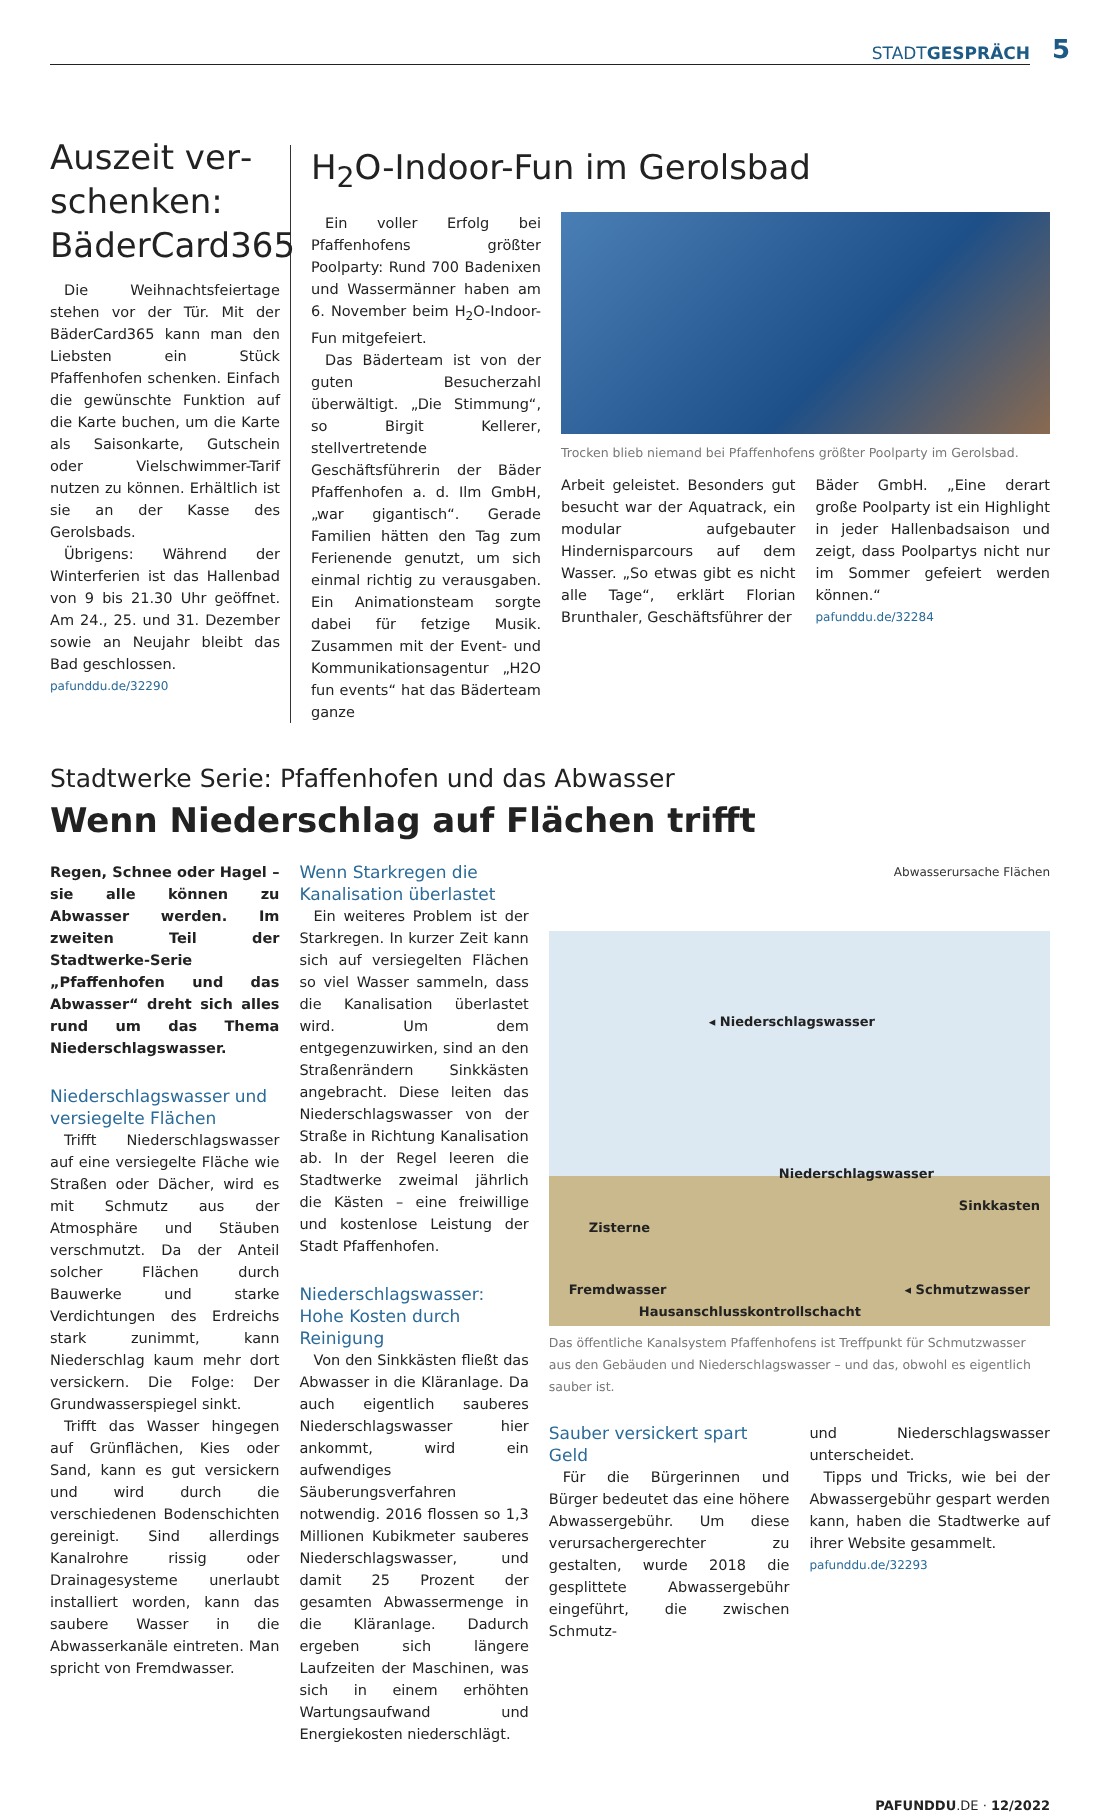STADTGESPRÄCH
5
Auszeit ver­schenken: BäderCard365
Die Weihnachtsfeiertage stehen vor der Tür. Mit der BäderCard365 kann man den Liebsten ein Stück Pfaffenhofen schenken. Einfach die gewünschte Funktion auf die Karte buchen, um die Karte als Saisonkarte, Gutschein oder Vielschwimmer-Tarif nutzen zu können. Erhältlich ist sie an der Kasse des Gerolsbads.
Übrigens: Während der Winterferien ist das Hallenbad von 9 bis 21.30 Uhr geöffnet. Am 24., 25. und 31. Dezember sowie an Neujahr bleibt das Bad geschlossen.
pafunddu.de/32290
H<sub>2</sub>O-Indoor-Fun im Gerolsbad
Ein voller Erfolg bei Pfaffenhofens größter Poolparty: Rund 700 Badenixen und Wassermänner haben am 6. November beim H<sub>2</sub>O-Indoor-Fun mitgefeiert.
Das Bäderteam ist von der guten Besucherzahl überwältigt. „Die Stimmung“, so Birgit Kellerer, stellvertretende Geschäftsführerin der Bäder Pfaffenhofen a. d. Ilm GmbH, „war gigantisch“. Gerade Familien hätten den Tag zum Ferienende genutzt, um sich einmal richtig zu verausgaben. Ein Animationsteam sorgte dabei für fetzige Musik. Zusammen mit der Event- und Kommunikationsagentur „H2O fun events“ hat das Bäderteam ganze
Trocken blieb niemand bei Pfaffenhofens größter Poolparty im Gerolsbad.
Arbeit geleistet. Besonders gut besucht war der Aquatrack, ein modular aufgebauter Hindernisparcours auf dem Wasser. „So etwas gibt es nicht alle Tage“, erklärt Florian Brunthaler, Geschäftsführer der
Bäder GmbH. „Eine derart große Poolparty ist ein Highlight in jeder Hallenbadsaison und zeigt, dass Poolpartys nicht nur im Sommer gefeiert werden können.“
pafunddu.de/32284
Stadtwerke Serie: Pfaffenhofen und das Abwasser
Wenn Niederschlag auf Flächen trifft
Regen, Schnee oder Hagel – sie alle können zu Abwasser werden. Im zweiten Teil der Stadtwerke-Serie „Pfaffenhofen und das Abwasser“ dreht sich alles rund um das Thema Niederschlagswasser.
Niederschlagswasser und versiegelte Flächen
Trifft Niederschlagswasser auf eine versiegelte Fläche wie Straßen oder Dächer, wird es mit Schmutz aus der Atmosphäre und Stäuben verschmutzt. Da der Anteil solcher Flächen durch Bauwerke und starke Verdichtungen des Erdreichs stark zunimmt, kann Niederschlag kaum mehr dort versickern. Die Folge: Der Grundwasserspiegel sinkt.
Trifft das Wasser hingegen auf Grünflächen, Kies oder Sand, kann es gut versickern und wird durch die verschiedenen Bodenschichten gereinigt. Sind allerdings Kanalrohre rissig oder Drainagesysteme unerlaubt installiert worden, kann das saubere Wasser in die Abwasserkanäle eintreten. Man spricht von Fremdwasser.
Wenn Starkregen die Kanalisation überlastet
Ein weiteres Problem ist der Starkregen. In kurzer Zeit kann sich auf versiegelten Flächen so viel Wasser sammeln, dass die Kanalisation überlastet wird. Um dem entgegenzuwirken, sind an den Straßenrändern Sinkkästen angebracht. Diese leiten das Niederschlagswasser von der Straße in Richtung Kanalisation ab. In der Regel leeren die Stadtwerke zweimal jährlich die Kästen – eine freiwillige und kostenlose Leistung der Stadt Pfaffenhofen.
Niederschlagswasser: Hohe Kosten durch Reinigung
Von den Sinkkästen fließt das Abwasser in die Kläranlage. Da auch eigentlich sauberes Niederschlagswasser hier ankommt, wird ein aufwendiges Säuberungsverfahren notwendig. 2016 flossen so 1,3 Millionen Kubikmeter sauberes Niederschlagswasser, und damit 25 Prozent der gesamten Abwassermenge in die Kläranlage. Dadurch ergeben sich längere Laufzeiten der Maschinen, was sich in einem erhöhten Wartungsaufwand und Energiekosten niederschlägt.
Abwasserursache Flächen
◂ Niederschlagswasser
Niederschlagswasser
Sinkkasten
Zisterne
Fremdwasser ◂ Schmutzwasser
Hausanschlusskontrollschacht
Das öffentliche Kanalsystem Pfaffenhofens ist Treffpunkt für Schmutzwasser aus den Gebäuden und Niederschlagswasser – und das, obwohl es eigentlich sauber ist.
Sauber versickert spart Geld
Für die Bürgerinnen und Bürger bedeutet das eine höhere Abwassergebühr. Um diese verursachergerechter zu gestalten, wurde 2018 die gesplittete Abwassergebühr eingeführt, die zwischen Schmutz-
und Niederschlagswasser unterscheidet.
Tipps und Tricks, wie bei der Abwassergebühr gespart werden kann, haben die Stadtwerke auf ihrer Website gesammelt.
pafunddu.de/32293
PAFUNDDU.DE · 12/2022